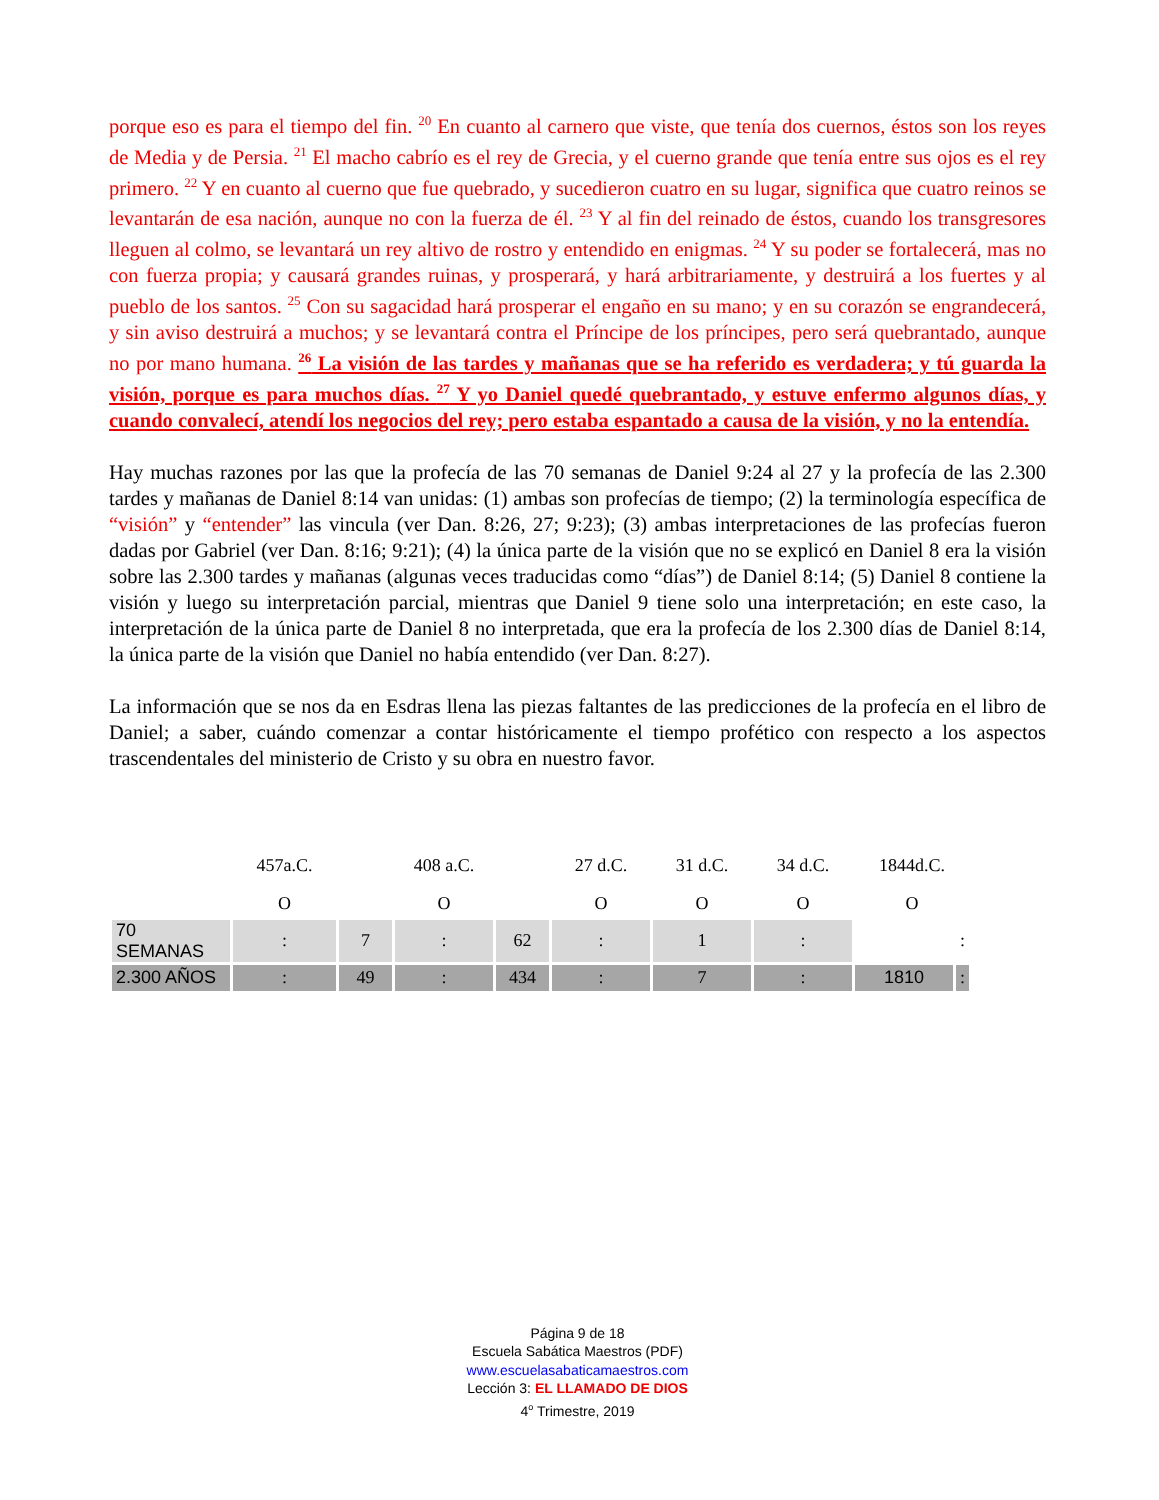porque eso es para el tiempo del fin. <sup>20</sup> En cuanto al carnero que viste, que tenía dos cuernos, éstos son los reyes de Media y de Persia. <sup>21</sup> El macho cabrío es el rey de Grecia, y el cuerno grande que tenía entre sus ojos es el rey primero. <sup>22</sup> Y en cuanto al cuerno que fue quebrado, y sucedieron cuatro en su lugar, significa que cuatro reinos se levantarán de esa nación, aunque no con la fuerza de él. <sup>23</sup> Y al fin del reinado de éstos, cuando los transgresores lleguen al colmo, se levantará un rey altivo de rostro y entendido en enigmas. <sup>24</sup> Y su poder se fortalecerá, mas no con fuerza propia; y causará grandes ruinas, y prosperará, y hará arbitrariamente, y destruirá a los fuertes y al pueblo de los santos. <sup>25</sup> Con su sagacidad hará prosperar el engaño en su mano; y en su corazón se engrandecerá, y sin aviso destruirá a muchos; y se levantará contra el Príncipe de los príncipes, pero será quebrantado, aunque no por mano humana. <sup>26</sup> La visión de las tardes y mañanas que se ha referido es verdadera; y tú guarda la visión, porque es para muchos días. <sup>27</sup> Y yo Daniel quedé quebrantado, y estuve enfermo algunos días, y cuando convalecí, atendí los negocios del rey; pero estaba espantado a causa de la visión, y no la entendía.
Hay muchas razones por las que la profecía de las 70 semanas de Daniel 9:24 al 27 y la profecía de las 2.300 tardes y mañanas de Daniel 8:14 van unidas: (1) ambas son profecías de tiempo; (2) la terminología específica de “visión” y “entender” las vincula (ver Dan. 8:26, 27; 9:23); (3) ambas interpretaciones de las profecías fueron dadas por Gabriel (ver Dan. 8:16; 9:21); (4) la única parte de la visión que no se explicó en Daniel 8 era la visión sobre las 2.300 tardes y mañanas (algunas veces traducidas como “días”) de Daniel 8:14; (5) Daniel 8 contiene la visión y luego su interpretación parcial, mientras que Daniel 9 tiene solo una interpretación; en este caso, la interpretación de la única parte de Daniel 8 no interpretada, que era la profecía de los 2.300 días de Daniel 8:14, la única parte de la visión que Daniel no había entendido (ver Dan. 8:27).
La información que se nos da en Esdras llena las piezas faltantes de las predicciones de la profecía en el libro de Daniel; a saber, cuándo comenzar a contar históricamente el tiempo profético con respecto a los aspectos trascendentales del ministerio de Cristo y su obra en nuestro favor.
| | 457a.C. | | 408 a.C. | | 27 d.C. | 31 d.C. | 34 d.C. | 1844d.C. | |
| | O | | O | | O | O | O | O | |
| 70 SEMANAS | : | 7 | : | 62 | : | 1 | : | | : |
| 2.300 AÑOS | : | 49 | : | 434 | : | 7 | : | 1810 | : |
Página 9 de 18
Escuela Sabática Maestros (PDF)
www.escuelasabaticamaestros.com
Lección 3: EL LLAMADO DE DIOS
4<sup>o</sup> Trimestre, 2019